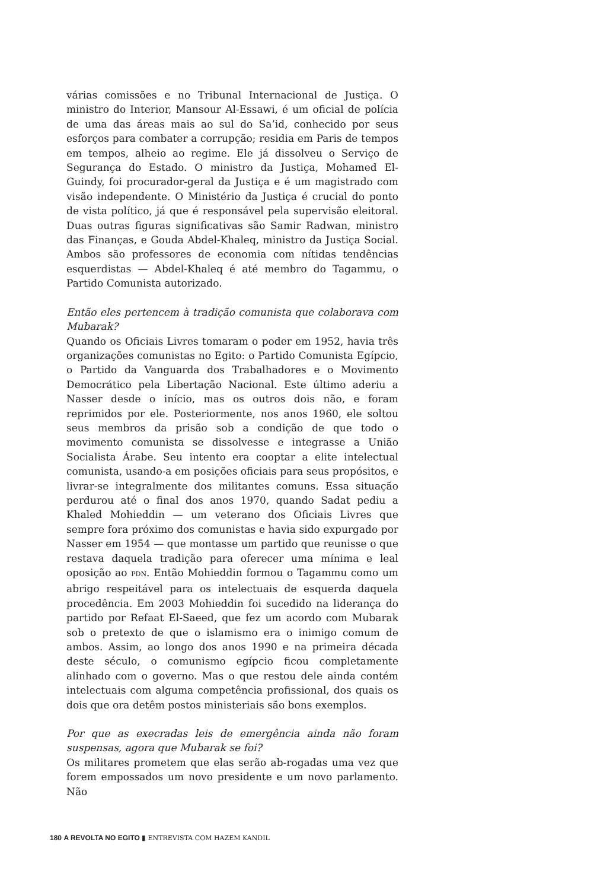várias comissões e no Tribunal Internacional de Justiça. O ministro do Interior, Mansour Al-Essawi, é um oficial de polícia de uma das áreas mais ao sul do Sa’id, conhecido por seus esforços para combater a corrupção; residia em Paris de tempos em tempos, alheio ao regime. Ele já dissolveu o Serviço de Segurança do Estado. O ministro da Justiça, Mohamed El-Guindy, foi procurador-geral da Justiça e é um magistrado com visão independente. O Ministério da Justiça é crucial do ponto de vista político, já que é responsável pela supervisão eleitoral. Duas outras figuras significativas são Samir Radwan, ministro das Finanças, e Gouda Abdel-Khaleq, ministro da Justiça Social. Ambos são professores de economia com nítidas tendências esquerdistas — Abdel-Khaleq é até membro do Tagammu, o Partido Comunista autorizado.
Então eles pertencem à tradição comunista que colaborava com Mubarak?
Quando os Oficiais Livres tomaram o poder em 1952, havia três organizações comunistas no Egito: o Partido Comunista Egípcio, o Partido da Vanguarda dos Trabalhadores e o Movimento Democrático pela Libertação Nacional. Este último aderiu a Nasser desde o início, mas os outros dois não, e foram reprimidos por ele. Posteriormente, nos anos 1960, ele soltou seus membros da prisão sob a condição de que todo o movimento comunista se dissolvesse e integrasse a União Socialista Árabe. Seu intento era cooptar a elite intelectual comunista, usando-a em posições oficiais para seus propósitos, e livrar-se integralmente dos militantes comuns. Essa situação perdurou até o final dos anos 1970, quando Sadat pediu a Khaled Mohieddin — um veterano dos Oficiais Livres que sempre fora próximo dos comunistas e havia sido expurgado por Nasser em 1954 — que montasse um partido que reunisse o que restava daquela tradição para oferecer uma mínima e leal oposição ao PDN. Então Mohieddin formou o Tagammu como um abrigo respeitável para os intelectuais de esquerda daquela procedência. Em 2003 Mohieddin foi sucedido na liderança do partido por Refaat El-Saeed, que fez um acordo com Mubarak sob o pretexto de que o islamismo era o inimigo comum de ambos. Assim, ao longo dos anos 1990 e na primeira década deste século, o comunismo egípcio ficou completamente alinhado com o governo. Mas o que restou dele ainda contém intelectuais com alguma competência profissional, dos quais os dois que ora detêm postos ministeriais são bons exemplos.
Por que as execradas leis de emergência ainda não foram suspensas, agora que Mubarak se foi?
Os militares prometem que elas serão ab-rogadas uma vez que forem empossados um novo presidente e um novo parlamento. Não
180 A REVOLTA NO EGITO ▮ ENTREVISTA COM HAZEM KANDIL